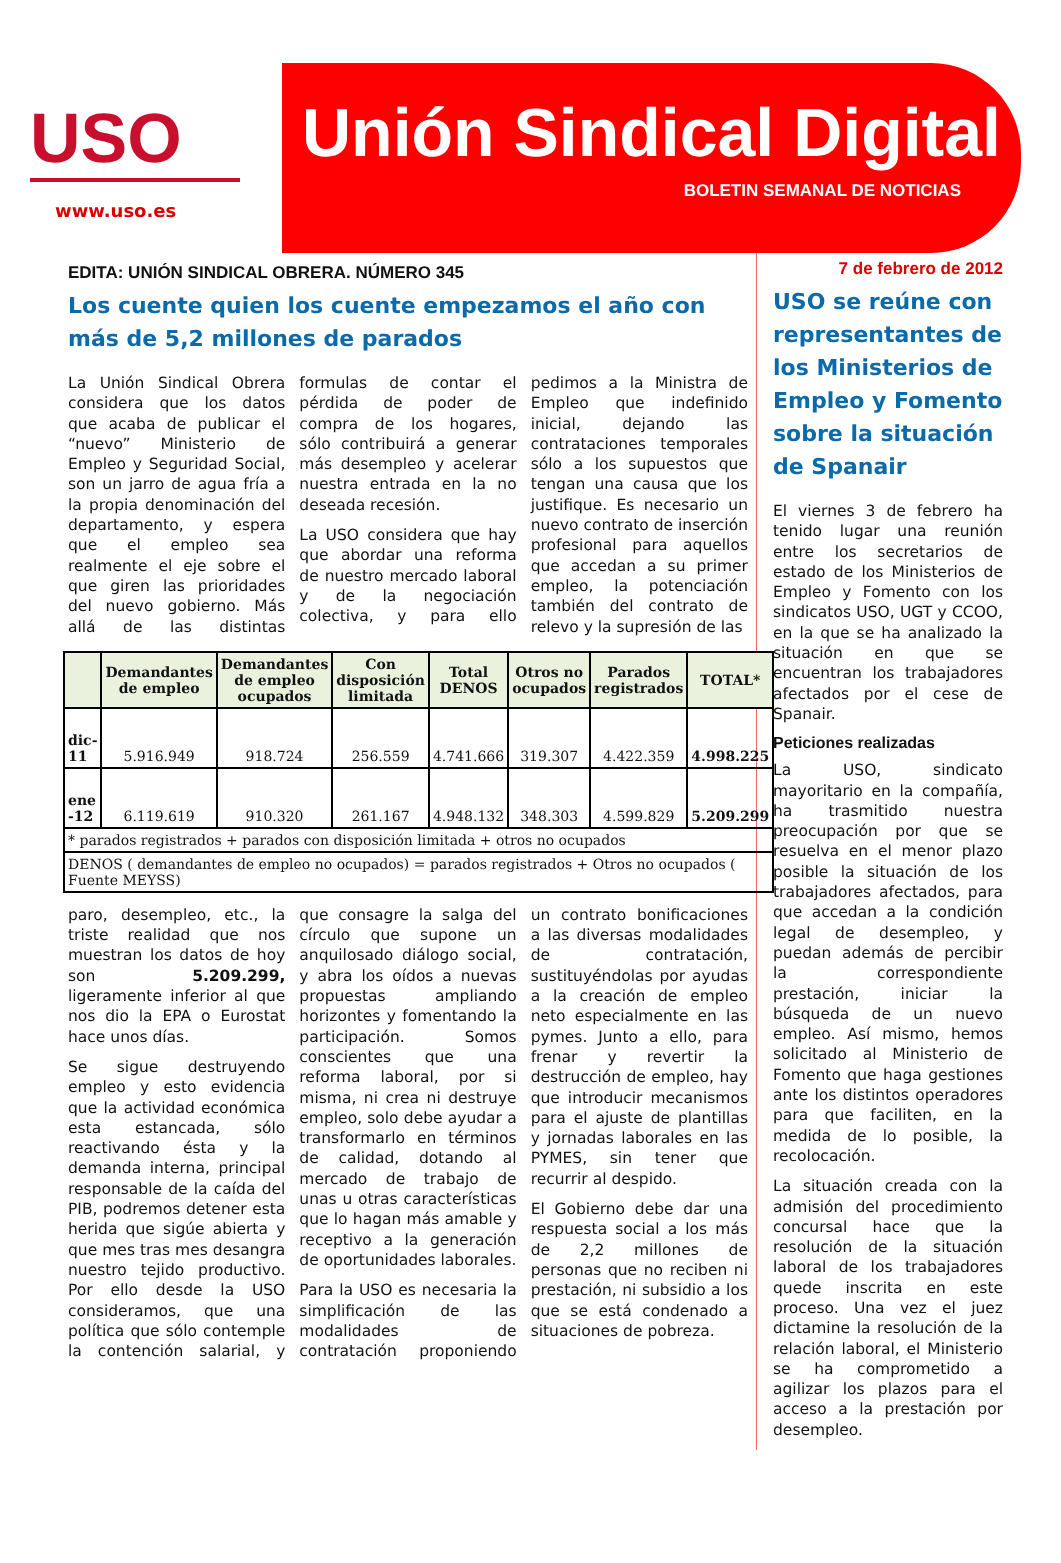USO
www.uso.es
Unión Sindical Digital
BOLETIN SEMANAL DE NOTICIAS
EDITA: UNIÓN SINDICAL OBRERA. NÚMERO 345
Los cuente quien los cuente empezamos el año con más de 5,2 millones de parados
La Unión Sindical Obrera considera que los datos que acaba de publicar el “nuevo” Ministerio de Empleo y Seguridad Social, son un jarro de agua fría a la propia denominación del departamento, y espera que el empleo sea realmente el eje sobre el que giren las prioridades del nuevo gobierno. Más allá de las distintas formulas de contar el pérdida de poder de compra de los hogares, sólo contribuirá a generar más desempleo y acelerar nuestra entrada en la no deseada recesión.
La USO considera que hay que abordar una reforma de nuestro mercado laboral y de la negociación colectiva, y para ello pedimos a la Ministra de Empleo que indefinido inicial, dejando las contrataciones temporales sólo a los supuestos que tengan una causa que los justifique. Es necesario un nuevo contrato de inserción profesional para aquellos que accedan a su primer empleo, la potenciación también del contrato de relevo y la supresión de las
| | Demandantes de empleo | Demandantes de empleo ocupados | Con disposición limitada | Total DENOS | Otros no ocupados | Parados registrados | TOTAL* |
| --- | --- | --- | --- | --- | --- | --- | --- |
| dic-11 | 5.916.949 | 918.724 | 256.559 | 4.741.666 | 319.307 | 4.422.359 | 4.998.225 |
| ene -12 | 6.119.619 | 910.320 | 261.167 | 4.948.132 | 348.303 | 4.599.829 | 5.209.299 |
| * parados registrados + parados con disposición limitada + otros no ocupados | | | | | | | |
| DENOS ( demandantes de empleo no ocupados) = parados registrados + Otros no ocupados ( Fuente MEYSS) | | | | | | | |
paro, desempleo, etc., la triste realidad que nos muestran los datos de hoy son 5.209.299, ligeramente inferior al que nos dio la EPA o Eurostat hace unos días.
Se sigue destruyendo empleo y esto evidencia que la actividad económica esta estancada, sólo reactivando ésta y la demanda interna, principal responsable de la caída del PIB, podremos detener esta herida que sigúe abierta y que mes tras mes desangra nuestro tejido productivo. Por ello desde la USO consideramos, que una política que sólo contemple la contención salarial, y que consagre la salga del círculo que supone un anquilosado diálogo social, y abra los oídos a nuevas propuestas ampliando horizontes y fomentando la participación. Somos conscientes que una reforma laboral, por si misma, ni crea ni destruye empleo, solo debe ayudar a transformarlo en términos de calidad, dotando al mercado de trabajo de unas u otras características que lo hagan más amable y receptivo a la generación de oportunidades laborales.
Para la USO es necesaria la simplificación de las modalidades de contratación proponiendo un contrato bonificaciones a las diversas modalidades de contratación, sustituyéndolas por ayudas a la creación de empleo neto especialmente en las pymes. Junto a ello, para frenar y revertir la destrucción de empleo, hay que introducir mecanismos para el ajuste de plantillas y jornadas laborales en las PYMES, sin tener que recurrir al despido.
El Gobierno debe dar una respuesta social a los más de 2,2 millones de personas que no reciben ni prestación, ni subsidio a los que se está condenado a situaciones de pobreza.
7 de febrero de 2012
USO se reúne con representantes de los Ministerios de Empleo y Fomento sobre la situación de Spanair
El viernes 3 de febrero ha tenido lugar una reunión entre los secretarios de estado de los Ministerios de Empleo y Fomento con los sindicatos USO, UGT y CCOO, en la que se ha analizado la situación en que se encuentran los trabajadores afectados por el cese de Spanair.
Peticiones realizadas
La USO, sindicato mayoritario en la compañía, ha trasmitido nuestra preocupación por que se resuelva en el menor plazo posible la situación de los trabajadores afectados, para que accedan a la condición legal de desempleo, y puedan además de percibir la correspondiente prestación, iniciar la búsqueda de un nuevo empleo. Así mismo, hemos solicitado al Ministerio de Fomento que haga gestiones ante los distintos operadores para que faciliten, en la medida de lo posible, la recolocación.
La situación creada con la admisión del procedimiento concursal hace que la resolución de la situación laboral de los trabajadores quede inscrita en este proceso. Una vez el juez dictamine la resolución de la relación laboral, el Ministerio se ha comprometido a agilizar los plazos para el acceso a la prestación por desempleo.